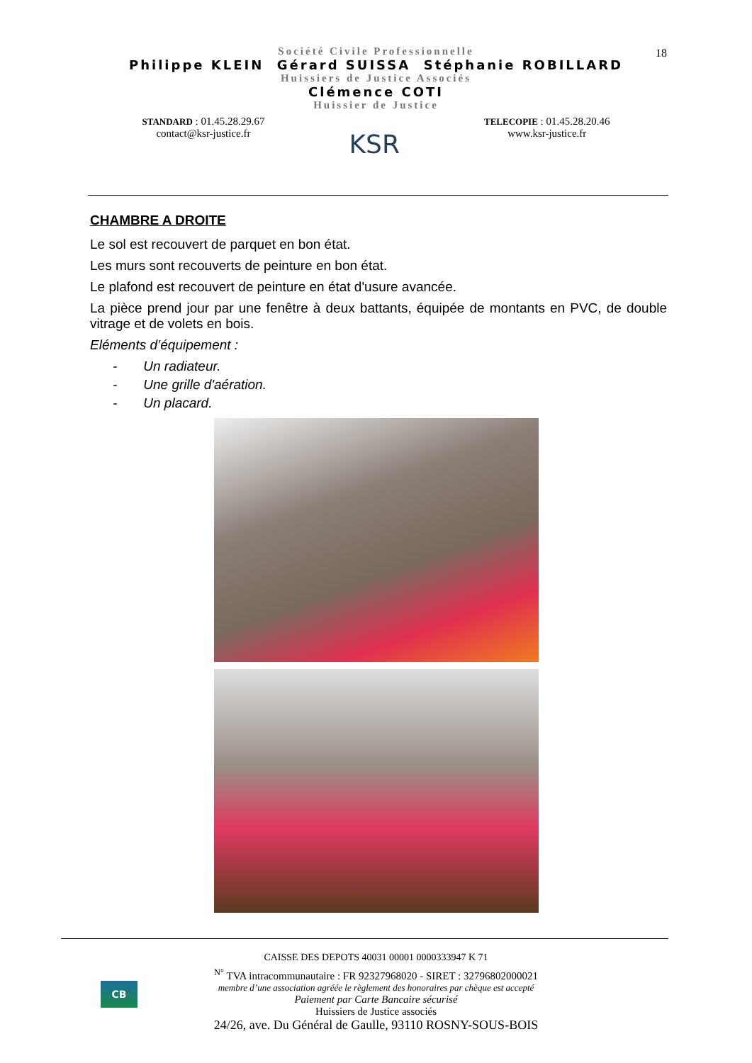18
Société Civile Professionnelle
Philippe KLEIN Gérard SUISSA Stéphanie ROBILLARD
Huissiers de Justice Associés
Clémence COTI
Huissier de Justice
STANDARD : 01.45.28.29.67
contact@ksr-justice.fr
KSR
TELECOPIE : 01.45.28.20.46
www.ksr-justice.fr
CHAMBRE A DROITE
Le sol est recouvert de parquet en bon état.
Les murs sont recouverts de peinture en bon état.
Le plafond est recouvert de peinture en état d'usure avancée.
La pièce prend jour par une fenêtre à deux battants, équipée de montants en PVC, de double vitrage et de volets en bois.
Eléments d’équipement :
- Un radiateur.
- Une grille d'aération.
- Un placard.
CB
CAISSE DES DEPOTS 40031 00001 0000333947 K 71
<sup>N°</sup> TVA intracommunautaire : FR 92327968020 - SIRET : 32796802000021
membre d’une association agréée le règlement des honoraires par chèque est accepté
Paiement par Carte Bancaire sécurisé
Huissiers de Justice associés
24/26, ave. Du Général de Gaulle, 93110 ROSNY-SOUS-BOIS